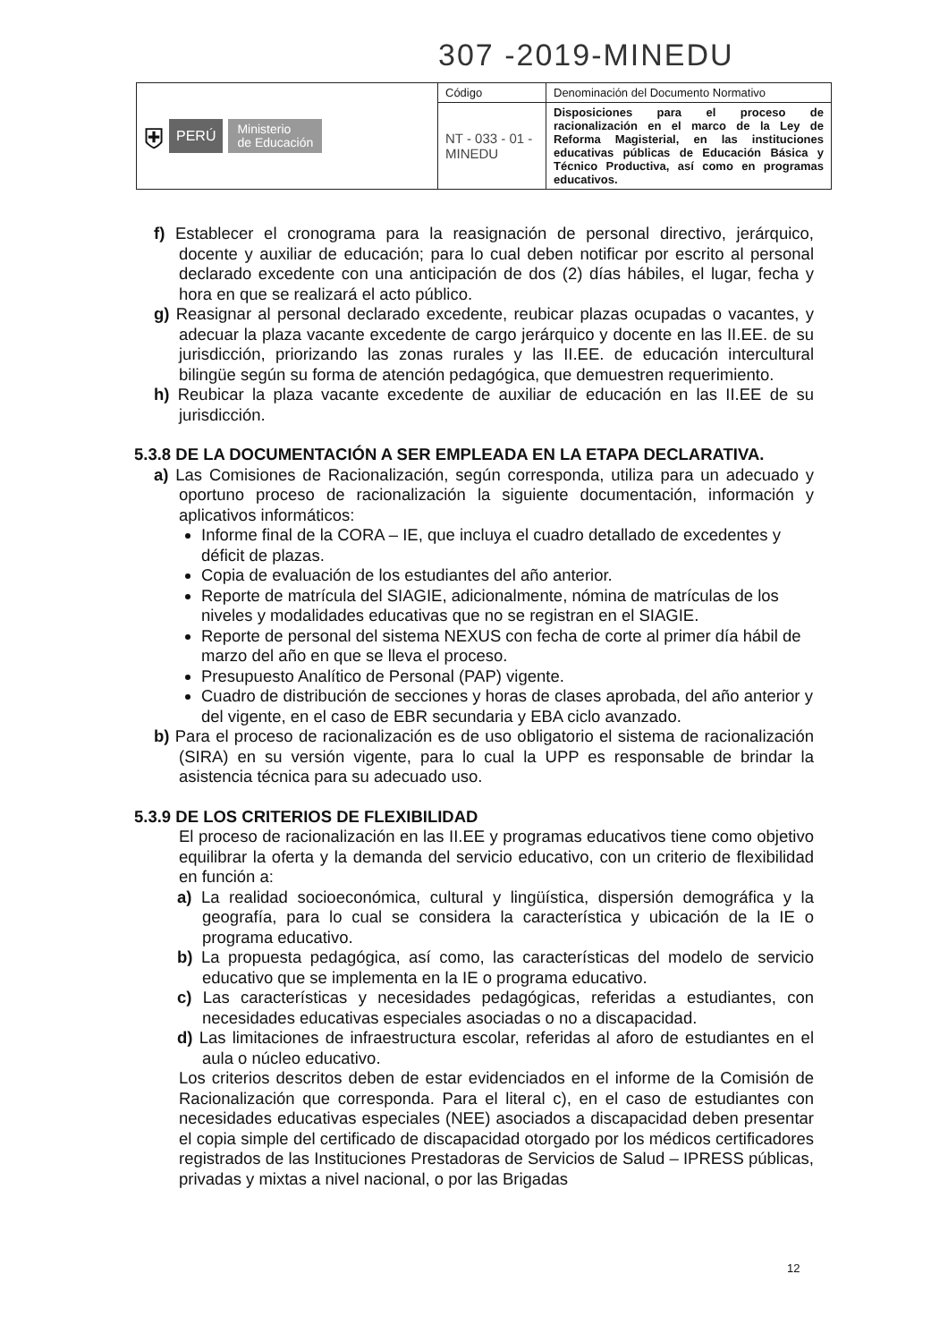307 -2019-MINEDU
| ⛨ PERÚ Ministerio de Educación | Código | Denominación del Documento Normativo |
| | NT - 033 - 01 - MINEDU | Disposiciones para el proceso de racionalización en el marco de la Ley de Reforma Magisterial, en las instituciones educativas públicas de Educación Básica y Técnico Productiva, así como en programas educativos. |
f) Establecer el cronograma para la reasignación de personal directivo, jerárquico, docente y auxiliar de educación; para lo cual deben notificar por escrito al personal declarado excedente con una anticipación de dos (2) días hábiles, el lugar, fecha y hora en que se realizará el acto público.
g) Reasignar al personal declarado excedente, reubicar plazas ocupadas o vacantes, y adecuar la plaza vacante excedente de cargo jerárquico y docente en las II.EE. de su jurisdicción, priorizando las zonas rurales y las II.EE. de educación intercultural bilingüe según su forma de atención pedagógica, que demuestren requerimiento.
h) Reubicar la plaza vacante excedente de auxiliar de educación en las II.EE de su jurisdicción.
5.3.8 DE LA DOCUMENTACIÓN A SER EMPLEADA EN LA ETAPA DECLARATIVA.
a) Las Comisiones de Racionalización, según corresponda, utiliza para un adecuado y oportuno proceso de racionalización la siguiente documentación, información y aplicativos informáticos:
Informe final de la CORA – IE, que incluya el cuadro detallado de excedentes y déficit de plazas.
Copia de evaluación de los estudiantes del año anterior.
Reporte de matrícula del SIAGIE, adicionalmente, nómina de matrículas de los niveles y modalidades educativas que no se registran en el SIAGIE.
Reporte de personal del sistema NEXUS con fecha de corte al primer día hábil de marzo del año en que se lleva el proceso.
Presupuesto Analítico de Personal (PAP) vigente.
Cuadro de distribución de secciones y horas de clases aprobada, del año anterior y del vigente, en el caso de EBR secundaria y EBA ciclo avanzado.
b) Para el proceso de racionalización es de uso obligatorio el sistema de racionalización (SIRA) en su versión vigente, para lo cual la UPP es responsable de brindar la asistencia técnica para su adecuado uso.
5.3.9 DE LOS CRITERIOS DE FLEXIBILIDAD
El proceso de racionalización en las II.EE y programas educativos tiene como objetivo equilibrar la oferta y la demanda del servicio educativo, con un criterio de flexibilidad en función a:
a) La realidad socioeconómica, cultural y lingüística, dispersión demográfica y la geografía, para lo cual se considera la característica y ubicación de la IE o programa educativo.
b) La propuesta pedagógica, así como, las características del modelo de servicio educativo que se implementa en la IE o programa educativo.
c) Las características y necesidades pedagógicas, referidas a estudiantes, con necesidades educativas especiales asociadas o no a discapacidad.
d) Las limitaciones de infraestructura escolar, referidas al aforo de estudiantes en el aula o núcleo educativo.
Los criterios descritos deben de estar evidenciados en el informe de la Comisión de Racionalización que corresponda. Para el literal c), en el caso de estudiantes con necesidades educativas especiales (NEE) asociados a discapacidad deben presentar el copia simple del certificado de discapacidad otorgado por los médicos certificadores registrados de las Instituciones Prestadoras de Servicios de Salud – IPRESS públicas, privadas y mixtas a nivel nacional, o por las Brigadas
12